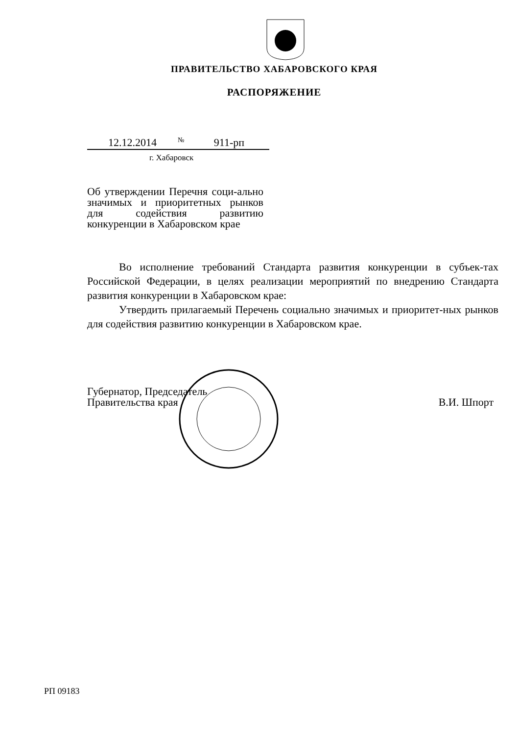ПРАВИТЕЛЬСТВО ХАБАРОВСКОГО КРАЯ
РАСПОРЯЖЕНИЕ
12.12.2014 № 911-рп
г. Хабаровск
Об утверждении Перечня соци-ально значимых и приоритетных рынков для содействия развитию конкуренции в Хабаровском крае
Во исполнение требований Стандарта развития конкуренции в субъек-тах Российской Федерации, в целях реализации мероприятий по внедрению Стандарта развития конкуренции в Хабаровском крае:
Утвердить прилагаемый Перечень социально значимых и приоритет-ных рынков для содействия развитию конкуренции в Хабаровском крае.
Губернатор, Председатель
Правительства края
В.И. Шпорт
РП 09183